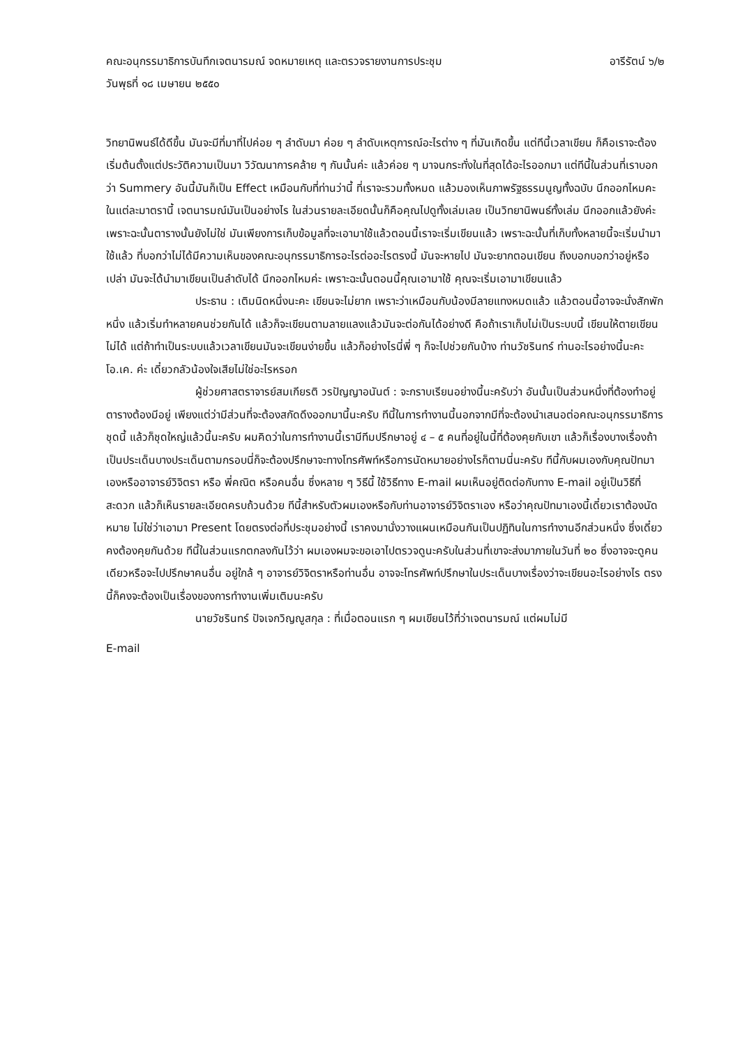คณะอนุกรรมาธิการบันทึกเจตนารมณ์ จดหมายเหตุ และตรวจรายงานการประชุม อารีรัตน์ ๖/๒
วันพุธที่ ๑๘ เมษายน ๒๕๕๐
วิทยานิพนธ์ได้ดีขึ้น มันจะมีที่มาที่ไปค่อย ๆ ลำดับมา ค่อย ๆ ลำดับเหตุการณ์อะไรต่าง ๆ ที่มันเกิดขึ้น แต่ทีนี้เวลาเขียน ก็คือเราจะต้องเริ่มต้นตั้งแต่ประวัติความเป็นมา วิวัฒนาการคล้าย ๆ กันนั้นค่ะ แล้วค่อย ๆ มาจนกระทั่งในที่สุดได้อะไรออกมา แต่ทีนี้ในส่วนที่เราบอกว่า Summery อันนี้มันก็เป็น Effect เหมือนกับที่ท่านว่านี้ ที่เราจะรวมทั้งหมด แล้วมองเห็นภาพรัฐธรรมนูญทั้งฉบับ นึกออกไหมคะ ในแต่ละมาตรานี้ เจตนารมณ์มันเป็นอย่างไร ในส่วนรายละเอียดนั้นก็คือคุณไปดูทั้งเล่มเลย เป็นวิทยานิพนธ์ทั้งเล่ม นึกออกแล้วยังค่ะ เพราะฉะนั้นตารางนั้นยังไม่ใช่ มันเพียงการเก็บข้อมูลที่จะเอามาใช้แล้วตอนนี้เราจะเริ่มเขียนแล้ว เพราะฉะนั้นที่เก็บทั้งหลายนี้จะเริ่มนำมาใช้แล้ว ที่บอกว่าไม่ได้มีความเห็นของคณะอนุกรรมาธิการอะไรต่ออะไรตรงนี้ มันจะหายไป มันจะยากตอนเขียน ถึงบอกบอกว่าอยู่หรือเปล่า มันจะได้นำมาเขียนเป็นลำดับได้ นึกออกไหมค่ะ เพราะฉะนั้นตอนนี้คุณเอามาใช้ คุณจะเริ่มเอามาเขียนแล้ว
ประธาน : เติมนิดหนึ่งนะคะ เขียนจะไม่ยาก เพราะว่าเหมือนกับน้องมีลายแทงหมดแล้ว แล้วตอนนี้อาจจะนั่งสักพักหนึ่ง แล้วเริ่มทำหลายคนช่วยกันได้ แล้วก็จะเขียนตามลายแลงแล้วมันจะต่อกันได้อย่างดี คือถ้าเราเก็บไม่เป็นระบบนี้ เขียนให้ตายเขียนไม่ได้ แต่ถ้าทำเป็นระบบแล้วเวลาเขียนมันจะเขียนง่ายขึ้น แล้วก็อย่างไรนี่พี่ ๆ ก็จะไปช่วยกันบ้าง ท่านวัชรินทร์ ท่านอะไรอย่างนี้นะคะ โอ.เค. ค่ะ เดี๋ยวกลัวน้องใจเสียไม่ใช่อะไรหรอก
ผู้ช่วยศาสตราจารย์สมเกียรติ วรปัญญาอนันต์ : จะกราบเรียนอย่างนี้นะครับว่า อันนั้นเป็นส่วนหนึ่งที่ต้องทำอยู่ ตารางต้องมีอยู่ เพียงแต่ว่ามีส่วนที่จะต้องสกัดดึงออกมานี้นะครับ ทีนี้ในการทำงานนี้นอกจากมีที่จะต้องนำเสนอต่อคณะอนุกรรมาธิการชุดนี้ แล้วก็ชุดใหญ่แล้วนี้นะครับ ผมคิดว่าในการทำงานนี้เรามีทีมปรึกษาอยู่ ๔ – ๕ คนที่อยู่ในนี้ที่ต้องคุยกับเขา แล้วก็เรื่องบางเรื่องถ้าเป็นประเด็นบางประเด็นตามกรอบนี่ก็จะต้องปรึกษาจะทางโทรศัพท์หรือการนัดหมายอย่างไรก็ตามนี่นะครับ ทีนี้กับผมเองกับคุณปัทมาเองหรืออาจารย์วิจิตรา หรือ พี่คณิต หรือคนอื่น ซึ่งหลาย ๆ วิธีนี้ ใช้วิธีทาง E-mail ผมเห็นอยู่ติดต่อกับทาง E-mail อยู่เป็นวิธีที่สะดวก แล้วก็เห็นรายละเอียดครบถ้วนด้วย ทีนี้สำหรับตัวผมเองหรือกับท่านอาจารย์วิจิตราเอง หรือว่าคุณปัทมาเองนี้เดี๋ยวเราต้องนัดหมาย ไม่ใช่ว่าเอามา Present โดยตรงต่อที่ประชุมอย่างนี้ เราคงมานั่งวางแผนเหมือนกันเป็นปฏิทินในการทำงานอีกส่วนหนึ่ง ซึ่งเดี๋ยวคงต้องคุยกันด้วย ทีนี้ในส่วนแรกตกลงกันไว้ว่า ผมเองผมจะขอเอาไปตรวจดูนะครับในส่วนที่เขาจะส่งมาภายในวันที่ ๒๐ ซึ่งอาจจะดูคนเดียวหรือจะไปปรึกษาคนอื่น อยู่ใกล้ ๆ อาจารย์วิจิตราหรือท่านอื่น อาจจะโทรศัพท์ปรึกษาในประเด็นบางเรื่องว่าจะเขียนอะไรอย่างไร ตรงนี้ก็คงจะต้องเป็นเรื่องของการทำงานเพิ่มเติมนะครับ
นายวัชรินทร์ ปัจเจกวิญญูสกุล : ที่เมื่อตอนแรก ๆ ผมเขียนไว้ที่ว่าเจตนารมณ์ แต่ผมไม่มี
E-mail